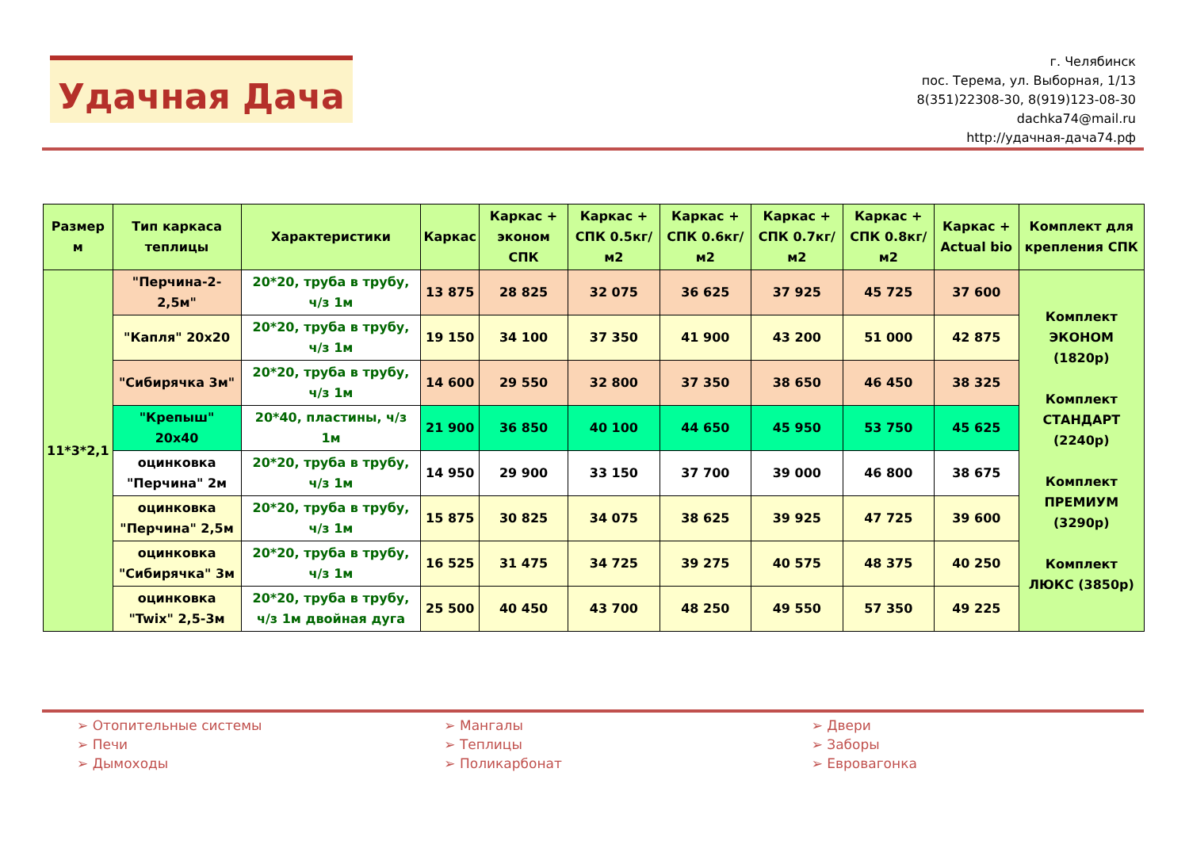Удачная Дача
г. Челябинск
пос. Терема, ул. Выборная, 1/13
8(351)22308-30, 8(919)123-08-30
dachka74@mail.ru
http://удачная-дача74.рф
| Размер м | Тип каркаса теплицы | Характеристики | Каркас | Каркас + эконом СПК | Каркас + СПК 0.5кг/м2 | Каркас + СПК 0.6кг/м2 | Каркас + СПК 0.7кг/м2 | Каркас + СПК 0.8кг/м2 | Каркас + Actual bio | Комплект для крепления СПК |
| --- | --- | --- | --- | --- | --- | --- | --- | --- | --- | --- |
| 11*3*2,1 | "Перчина-2-2,5м" | 20*20, труба в трубу, ч/з 1м | 13 875 | 28 825 | 32 075 | 36 625 | 37 925 | 45 725 | 37 600 | Комплект ЭКОНОМ (1820р) Комплект СТАНДАРТ (2240р) Комплект ПРЕМИУМ (3290р) Комплект ЛЮКС (3850р) |
| | "Капля" 20x20 | 20*20, труба в трубу, ч/з 1м | 19 150 | 34 100 | 37 350 | 41 900 | 43 200 | 51 000 | 42 875 | |
| | "Сибирячка 3м" | 20*20, труба в трубу, ч/з 1м | 14 600 | 29 550 | 32 800 | 37 350 | 38 650 | 46 450 | 38 325 | |
| | "Крепыш" 20x40 | 20*40, пластины, ч/з 1м | 21 900 | 36 850 | 40 100 | 44 650 | 45 950 | 53 750 | 45 625 | |
| | оцинковка "Перчина" 2м | 20*20, труба в трубу, ч/з 1м | 14 950 | 29 900 | 33 150 | 37 700 | 39 000 | 46 800 | 38 675 | |
| | оцинковка "Перчина" 2,5м | 20*20, труба в трубу, ч/з 1м | 15 875 | 30 825 | 34 075 | 38 625 | 39 925 | 47 725 | 39 600 | |
| | оцинковка "Сибирячка" 3м | 20*20, труба в трубу, ч/з 1м | 16 525 | 31 475 | 34 725 | 39 275 | 40 575 | 48 375 | 40 250 | |
| | оцинковка "Twix" 2,5-3м | 20*20, труба в трубу, ч/з 1м двойная дуга | 25 500 | 40 450 | 43 700 | 48 250 | 49 550 | 57 350 | 49 225 | |
➢ Отопительные системы
➢ Печи
➢ Дымоходы
➢ Мангалы
➢ Теплицы
➢ Поликарбонат
➢ Двери
➢ Заборы
➢ Евровагонка